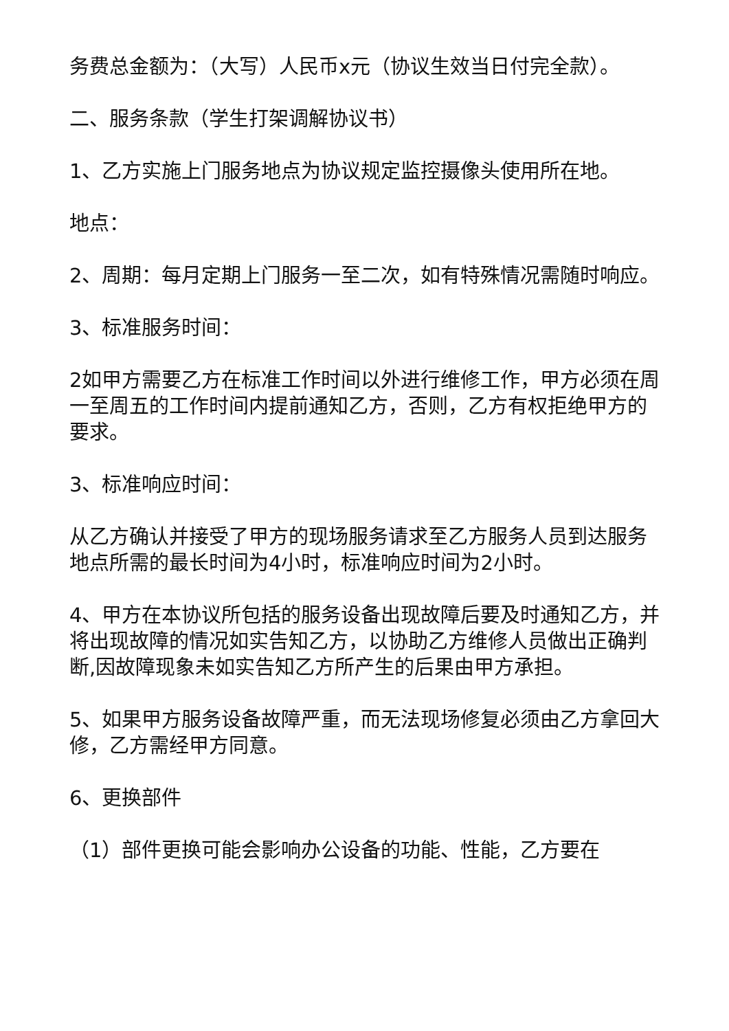务费总金额为：（大写）人民币x元（协议生效当日付完全款）。
二、服务条款（学生打架调解协议书）
1、乙方实施上门服务地点为协议规定监控摄像头使用所在地。
地点：
2、周期：每月定期上门服务一至二次，如有特殊情况需随时响应。
3、标准服务时间：
2如甲方需要乙方在标准工作时间以外进行维修工作，甲方必须在周一至周五的工作时间内提前通知乙方，否则，乙方有权拒绝甲方的要求。
3、标准响应时间：
从乙方确认并接受了甲方的现场服务请求至乙方服务人员到达服务地点所需的最长时间为4小时，标准响应时间为2小时。
4、甲方在本协议所包括的服务设备出现故障后要及时通知乙方，并将出现故障的情况如实告知乙方，以协助乙方维修人员做出正确判断,因故障现象未如实告知乙方所产生的后果由甲方承担。
5、如果甲方服务设备故障严重，而无法现场修复必须由乙方拿回大修，乙方需经甲方同意。
6、更换部件
（1）部件更换可能会影响办公设备的功能、性能，乙方要在